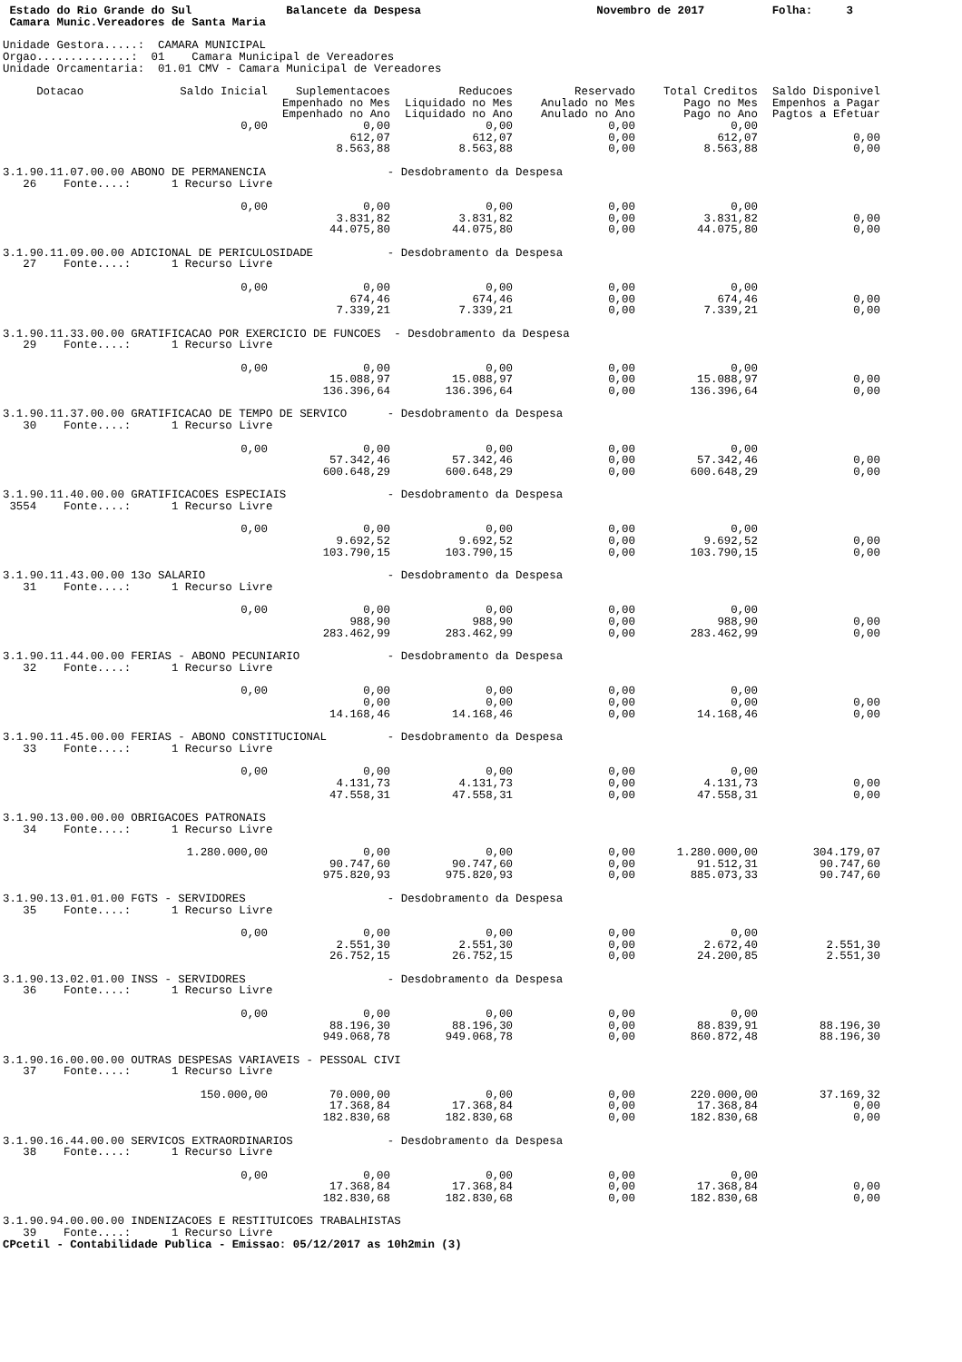Estado do Rio Grande do Sul              Balancete da Despesa                          Novembro de 2017          Folha:     3
 Camara Munic.Vereadores de Santa Maria

Unidade Gestora.....:  CAMARA MUNICIPAL
Orgao..............:  01    Camara Municipal de Vereadores
Unidade Orcamentaria:  01.01 CMV - Camara Municipal de Vereadores
| Dotacao | Saldo Inicial | Suplementacoes Empenhado no Mes Empenhado no Ano | Reducoes Liquidado no Mes Liquidado no Ano | Reservado Anulado no Mes Anulado no Ano | Total Creditos Pago no Mes Pago no Ano | Saldo Disponivel Empenhos a Pagar Pagtos a Efetuar |
| --- | --- | --- | --- | --- | --- | --- |
| | 0,00 | 0,00 612,07 8.563,88 | 0,00 612,07 8.563,88 | 0,00 0,00 0,00 | 0,00 612,07 8.563,88 | 0,00 0,00 |
| 3.1.90.11.07.00.00 ABONO DE PERMANENCIA - Desdobramento da Despesa 26 Fonte....: 1 Recurso Livre | | | | | | |
| | 0,00 | 0,00 3.831,82 44.075,80 | 0,00 3.831,82 44.075,80 | 0,00 0,00 0,00 | 0,00 3.831,82 44.075,80 | 0,00 0,00 |
| 3.1.90.11.09.00.00 ADICIONAL DE PERICULOSIDADE - Desdobramento da Despesa 27 Fonte....: 1 Recurso Livre | | | | | | |
| | 0,00 | 0,00 674,46 7.339,21 | 0,00 674,46 7.339,21 | 0,00 0,00 0,00 | 0,00 674,46 7.339,21 | 0,00 0,00 |
| 3.1.90.11.33.00.00 GRATIFICACAO POR EXERCICIO DE FUNCOES - Desdobramento da Despesa 29 Fonte....: 1 Recurso Livre | | | | | | |
| | 0,00 | 0,00 15.088,97 136.396,64 | 0,00 15.088,97 136.396,64 | 0,00 0,00 0,00 | 0,00 15.088,97 136.396,64 | 0,00 0,00 |
| 3.1.90.11.37.00.00 GRATIFICACAO DE TEMPO DE SERVICO - Desdobramento da Despesa 30 Fonte....: 1 Recurso Livre | | | | | | |
| | 0,00 | 0,00 57.342,46 600.648,29 | 0,00 57.342,46 600.648,29 | 0,00 0,00 0,00 | 0,00 57.342,46 600.648,29 | 0,00 0,00 |
| 3.1.90.11.40.00.00 GRATIFICACOES ESPECIAIS - Desdobramento da Despesa 3554 Fonte....: 1 Recurso Livre | | | | | | |
| | 0,00 | 0,00 9.692,52 103.790,15 | 0,00 9.692,52 103.790,15 | 0,00 0,00 0,00 | 0,00 9.692,52 103.790,15 | 0,00 0,00 |
| 3.1.90.11.43.00.00 13o SALARIO - Desdobramento da Despesa 31 Fonte....: 1 Recurso Livre | | | | | | |
| | 0,00 | 0,00 988,90 283.462,99 | 0,00 988,90 283.462,99 | 0,00 0,00 0,00 | 0,00 988,90 283.462,99 | 0,00 0,00 |
| 3.1.90.11.44.00.00 FERIAS - ABONO PECUNIARIO - Desdobramento da Despesa 32 Fonte....: 1 Recurso Livre | | | | | | |
| | 0,00 | 0,00 0,00 14.168,46 | 0,00 0,00 14.168,46 | 0,00 0,00 0,00 | 0,00 0,00 14.168,46 | 0,00 0,00 |
| 3.1.90.11.45.00.00 FERIAS - ABONO CONSTITUCIONAL - Desdobramento da Despesa 33 Fonte....: 1 Recurso Livre | | | | | | |
| | 0,00 | 0,00 4.131,73 47.558,31 | 0,00 4.131,73 47.558,31 | 0,00 0,00 0,00 | 0,00 4.131,73 47.558,31 | 0,00 0,00 |
| 3.1.90.13.00.00.00 OBRIGACOES PATRONAIS 34 Fonte....: 1 Recurso Livre | | | | | | |
| | 1.280.000,00 | 0,00 90.747,60 975.820,93 | 0,00 90.747,60 975.820,93 | 0,00 0,00 0,00 | 1.280.000,00 91.512,31 885.073,33 | 304.179,07 90.747,60 90.747,60 |
| 3.1.90.13.01.01.00 FGTS - SERVIDORES - Desdobramento da Despesa 35 Fonte....: 1 Recurso Livre | | | | | | |
| | 0,00 | 0,00 2.551,30 26.752,15 | 0,00 2.551,30 26.752,15 | 0,00 0,00 0,00 | 0,00 2.672,40 24.200,85 | 2.551,30 2.551,30 |
| 3.1.90.13.02.01.00 INSS - SERVIDORES - Desdobramento da Despesa 36 Fonte....: 1 Recurso Livre | | | | | | |
| | 0,00 | 0,00 88.196,30 949.068,78 | 0,00 88.196,30 949.068,78 | 0,00 0,00 0,00 | 0,00 88.839,91 860.872,48 | 88.196,30 88.196,30 |
| 3.1.90.16.00.00.00 OUTRAS DESPESAS VARIAVEIS - PESSOAL CIVI 37 Fonte....: 1 Recurso Livre | | | | | | |
| | 150.000,00 | 70.000,00 17.368,84 182.830,68 | 0,00 17.368,84 182.830,68 | 0,00 0,00 0,00 | 220.000,00 17.368,84 182.830,68 | 37.169,32 0,00 0,00 |
| 3.1.90.16.44.00.00 SERVICOS EXTRAORDINARIOS - Desdobramento da Despesa 38 Fonte....: 1 Recurso Livre | | | | | | |
| | 0,00 | 0,00 17.368,84 182.830,68 | 0,00 17.368,84 182.830,68 | 0,00 0,00 0,00 | 0,00 17.368,84 182.830,68 | 0,00 0,00 |
| 3.1.90.94.00.00.00 INDENIZACOES E RESTITUICOES TRABALHISTAS 39 Fonte....: 1 Recurso Livre | | | | | | |
CPcetil - Contabilidade Publica - Emissao: 05/12/2017 as 10h2min (3)